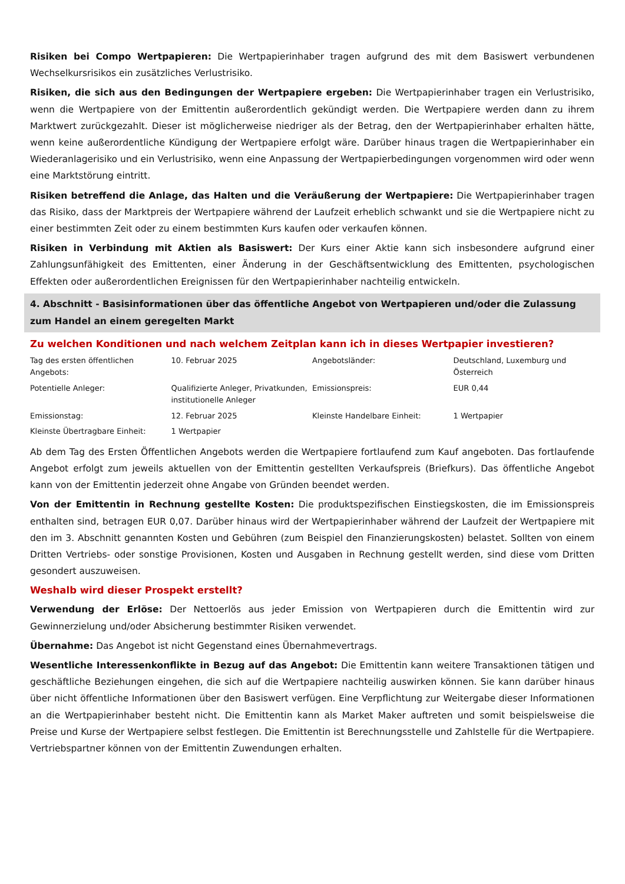Risiken bei Compo Wertpapieren: Die Wertpapierinhaber tragen aufgrund des mit dem Basiswert verbundenen Wechselkursrisikos ein zusätzliches Verlustrisiko.
Risiken, die sich aus den Bedingungen der Wertpapiere ergeben: Die Wertpapierinhaber tragen ein Verlustrisiko, wenn die Wertpapiere von der Emittentin außerordentlich gekündigt werden. Die Wertpapiere werden dann zu ihrem Marktwert zurückgezahlt. Dieser ist möglicherweise niedriger als der Betrag, den der Wertpapierinhaber erhalten hätte, wenn keine außerordentliche Kündigung der Wertpapiere erfolgt wäre. Darüber hinaus tragen die Wertpapierinhaber ein Wiederanlagerisiko und ein Verlustrisiko, wenn eine Anpassung der Wertpapierbedingungen vorgenommen wird oder wenn eine Marktstörung eintritt.
Risiken betreffend die Anlage, das Halten und die Veräußerung der Wertpapiere: Die Wertpapierinhaber tragen das Risiko, dass der Marktpreis der Wertpapiere während der Laufzeit erheblich schwankt und sie die Wertpapiere nicht zu einer bestimmten Zeit oder zu einem bestimmten Kurs kaufen oder verkaufen können.
Risiken in Verbindung mit Aktien als Basiswert: Der Kurs einer Aktie kann sich insbesondere aufgrund einer Zahlungsunfähigkeit des Emittenten, einer Änderung in der Geschäftsentwicklung des Emittenten, psychologischen Effekten oder außerordentlichen Ereignissen für den Wertpapierinhaber nachteilig entwickeln.
4. Abschnitt - Basisinformationen über das öffentliche Angebot von Wertpapieren und/oder die Zulassung zum Handel an einem geregelten Markt
Zu welchen Konditionen und nach welchem Zeitplan kann ich in dieses Wertpapier investieren?
| Tag des ersten öffentlichen Angebots: | 10. Februar 2025 | Angebotsländer: | Deutschland, Luxemburg und Österreich |
| Potentielle Anleger: | Qualifizierte Anleger, Privatkunden, institutionelle Anleger | Emissionspreis: | EUR 0,44 |
| Emissionstag: | 12. Februar 2025 | Kleinste Handelbare Einheit: | 1 Wertpapier |
| Kleinste Übertragbare Einheit: | 1 Wertpapier | | |
Ab dem Tag des Ersten Öffentlichen Angebots werden die Wertpapiere fortlaufend zum Kauf angeboten. Das fortlaufende Angebot erfolgt zum jeweils aktuellen von der Emittentin gestellten Verkaufspreis (Briefkurs). Das öffentliche Angebot kann von der Emittentin jederzeit ohne Angabe von Gründen beendet werden.
Von der Emittentin in Rechnung gestellte Kosten: Die produktspezifischen Einstiegskosten, die im Emissionspreis enthalten sind, betragen EUR 0,07. Darüber hinaus wird der Wertpapierinhaber während der Laufzeit der Wertpapiere mit den im 3. Abschnitt genannten Kosten und Gebühren (zum Beispiel den Finanzierungskosten) belastet. Sollten von einem Dritten Vertriebs- oder sonstige Provisionen, Kosten und Ausgaben in Rechnung gestellt werden, sind diese vom Dritten gesondert auszuweisen.
Weshalb wird dieser Prospekt erstellt?
Verwendung der Erlöse: Der Nettoerlös aus jeder Emission von Wertpapieren durch die Emittentin wird zur Gewinnerzielung und/oder Absicherung bestimmter Risiken verwendet.
Übernahme: Das Angebot ist nicht Gegenstand eines Übernahmevertrags.
Wesentliche Interessenkonflikte in Bezug auf das Angebot: Die Emittentin kann weitere Transaktionen tätigen und geschäftliche Beziehungen eingehen, die sich auf die Wertpapiere nachteilig auswirken können. Sie kann darüber hinaus über nicht öffentliche Informationen über den Basiswert verfügen. Eine Verpflichtung zur Weitergabe dieser Informationen an die Wertpapierinhaber besteht nicht. Die Emittentin kann als Market Maker auftreten und somit beispielsweise die Preise und Kurse der Wertpapiere selbst festlegen. Die Emittentin ist Berechnungsstelle und Zahlstelle für die Wertpapiere. Vertriebspartner können von der Emittentin Zuwendungen erhalten.